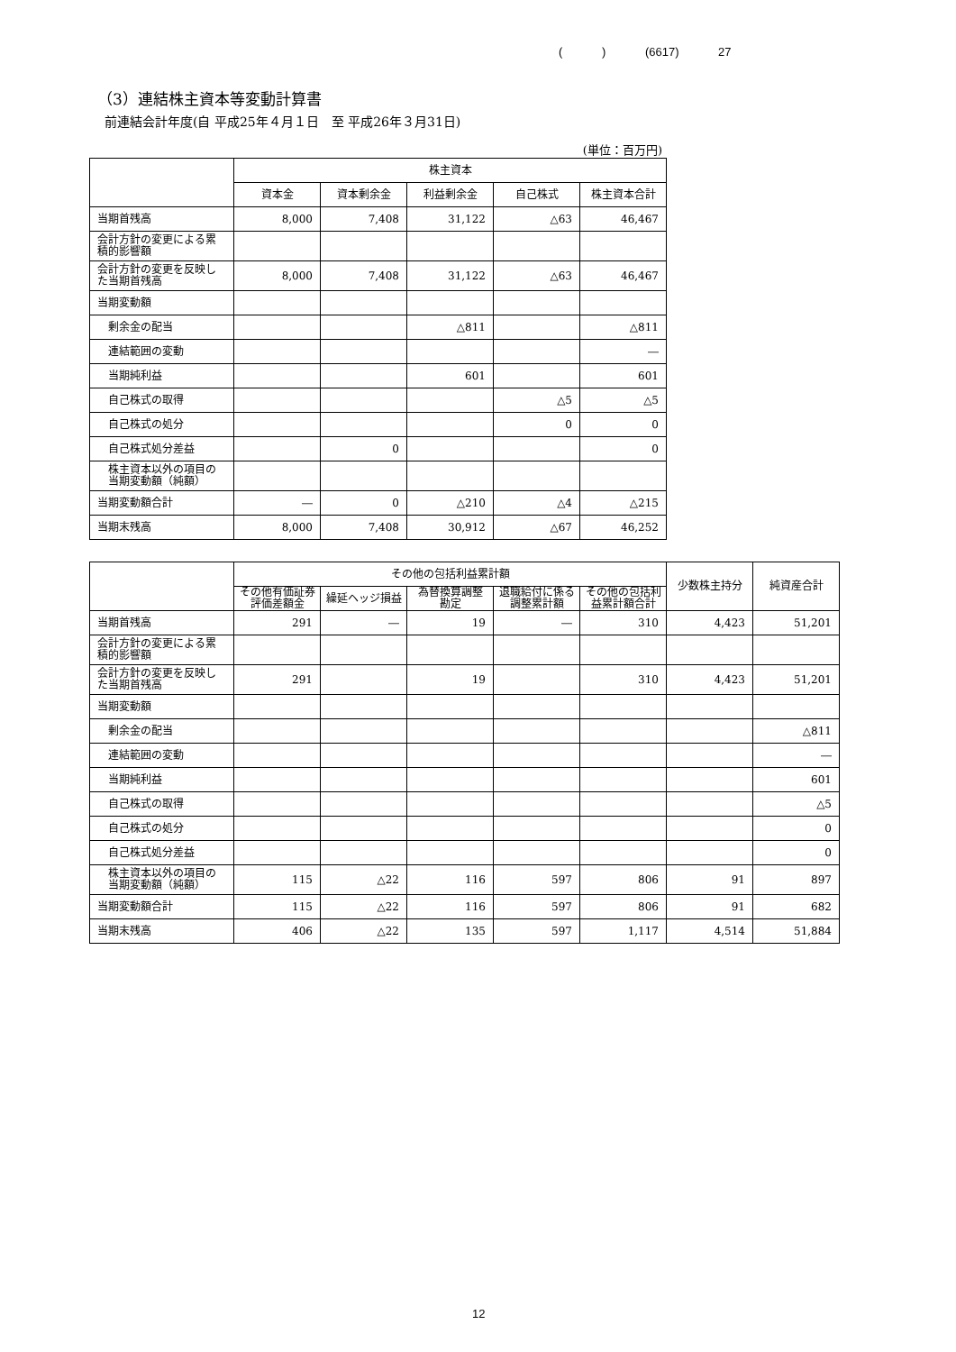( ) (6617) 27
（3）連結株主資本等変動計算書
前連結会計年度(自 平成25年４月１日　至 平成26年３月31日)
(単位：百万円)
| | 株主資本 | | | | |
| --- | --- | --- | --- | --- | --- |
| | 資本金 | 資本剰余金 | 利益剰余金 | 自己株式 | 株主資本合計 |
| 当期首残高 | 8,000 | 7,408 | 31,122 | △63 | 46,467 |
| 会計方針の変更による累積的影響額 | | | | | |
| 会計方針の変更を反映した当期首残高 | 8,000 | 7,408 | 31,122 | △63 | 46,467 |
| 当期変動額 | | | | | |
| 剰余金の配当 | | | △811 | | △811 |
| 連結範囲の変動 | | | | | ― |
| 当期純利益 | | | 601 | | 601 |
| 自己株式の取得 | | | | △5 | △5 |
| 自己株式の処分 | | | | 0 | 0 |
| 自己株式処分差益 | | 0 | | | 0 |
| 株主資本以外の項目の当期変動額（純額） | | | | | |
| 当期変動額合計 | ― | 0 | △210 | △4 | △215 |
| 当期末残高 | 8,000 | 7,408 | 30,912 | △67 | 46,252 |
| | その他の包括利益累計額 | | | | | 少数株主持分 | 純資産合計 |
| --- | --- | --- | --- | --- | --- | --- | --- |
| | その他有価証券評価差額金 | 繰延ヘッジ損益 | 為替換算調整勘定 | 退職給付に係る調整累計額 | その他の包括利益累計額合計 | | |
| 当期首残高 | 291 | ― | 19 | ― | 310 | 4,423 | 51,201 |
| 会計方針の変更による累積的影響額 | | | | | | | |
| 会計方針の変更を反映した当期首残高 | 291 | | 19 | | 310 | 4,423 | 51,201 |
| 当期変動額 | | | | | | | |
| 剰余金の配当 | | | | | | | △811 |
| 連結範囲の変動 | | | | | | | ― |
| 当期純利益 | | | | | | | 601 |
| 自己株式の取得 | | | | | | | △5 |
| 自己株式の処分 | | | | | | | 0 |
| 自己株式処分差益 | | | | | | | 0 |
| 株主資本以外の項目の当期変動額（純額） | 115 | △22 | 116 | 597 | 806 | 91 | 897 |
| 当期変動額合計 | 115 | △22 | 116 | 597 | 806 | 91 | 682 |
| 当期末残高 | 406 | △22 | 135 | 597 | 1,117 | 4,514 | 51,884 |
12